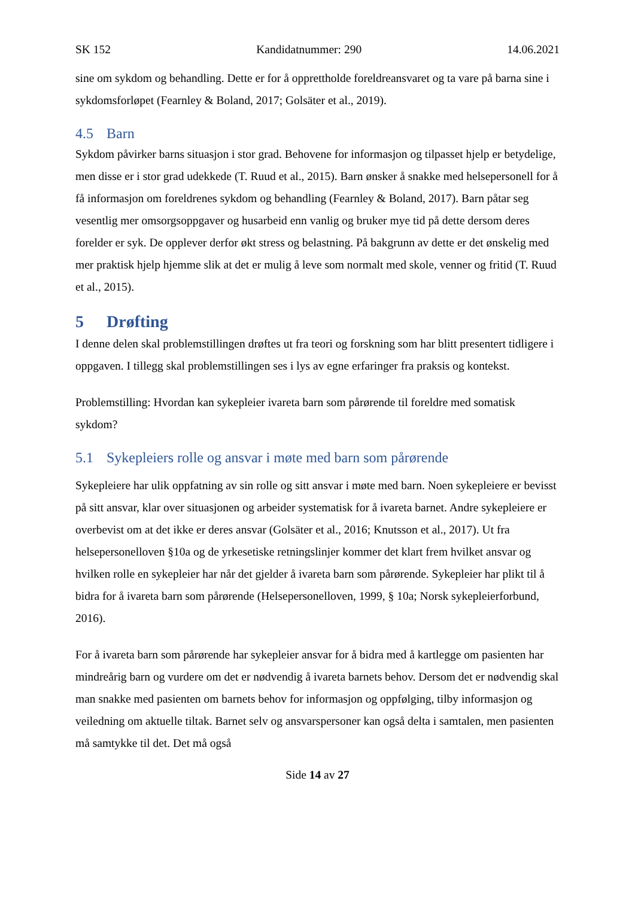SK 152 Kandidatnummer: 290 14.06.2021
sine om sykdom og behandling. Dette er for å opprettholde foreldreansvaret og ta vare på barna sine i sykdomsforløpet (Fearnley & Boland, 2017; Golsäter et al., 2019).
4.5 Barn
Sykdom påvirker barns situasjon i stor grad. Behovene for informasjon og tilpasset hjelp er betydelige, men disse er i stor grad udekkede (T. Ruud et al., 2015). Barn ønsker å snakke med helsepersonell for å få informasjon om foreldrenes sykdom og behandling (Fearnley & Boland, 2017). Barn påtar seg vesentlig mer omsorgsoppgaver og husarbeid enn vanlig og bruker mye tid på dette dersom deres forelder er syk. De opplever derfor økt stress og belastning. På bakgrunn av dette er det ønskelig med mer praktisk hjelp hjemme slik at det er mulig å leve som normalt med skole, venner og fritid (T. Ruud et al., 2015).
5 Drøfting
I denne delen skal problemstillingen drøftes ut fra teori og forskning som har blitt presentert tidligere i oppgaven. I tillegg skal problemstillingen ses i lys av egne erfaringer fra praksis og kontekst.
Problemstilling: Hvordan kan sykepleier ivareta barn som pårørende til foreldre med somatisk sykdom?
5.1 Sykepleiers rolle og ansvar i møte med barn som pårørende
Sykepleiere har ulik oppfatning av sin rolle og sitt ansvar i møte med barn. Noen sykepleiere er bevisst på sitt ansvar, klar over situasjonen og arbeider systematisk for å ivareta barnet. Andre sykepleiere er overbevist om at det ikke er deres ansvar (Golsäter et al., 2016; Knutsson et al., 2017). Ut fra helsepersonelloven §10a og de yrkesetiske retningslinjer kommer det klart frem hvilket ansvar og hvilken rolle en sykepleier har når det gjelder å ivareta barn som pårørende. Sykepleier har plikt til å bidra for å ivareta barn som pårørende (Helsepersonelloven, 1999, § 10a; Norsk sykepleierforbund, 2016).
For å ivareta barn som pårørende har sykepleier ansvar for å bidra med å kartlegge om pasienten har mindreårig barn og vurdere om det er nødvendig å ivareta barnets behov. Dersom det er nødvendig skal man snakke med pasienten om barnets behov for informasjon og oppfølging, tilby informasjon og veiledning om aktuelle tiltak. Barnet selv og ansvarspersoner kan også delta i samtalen, men pasienten må samtykke til det. Det må også
Side 14 av 27